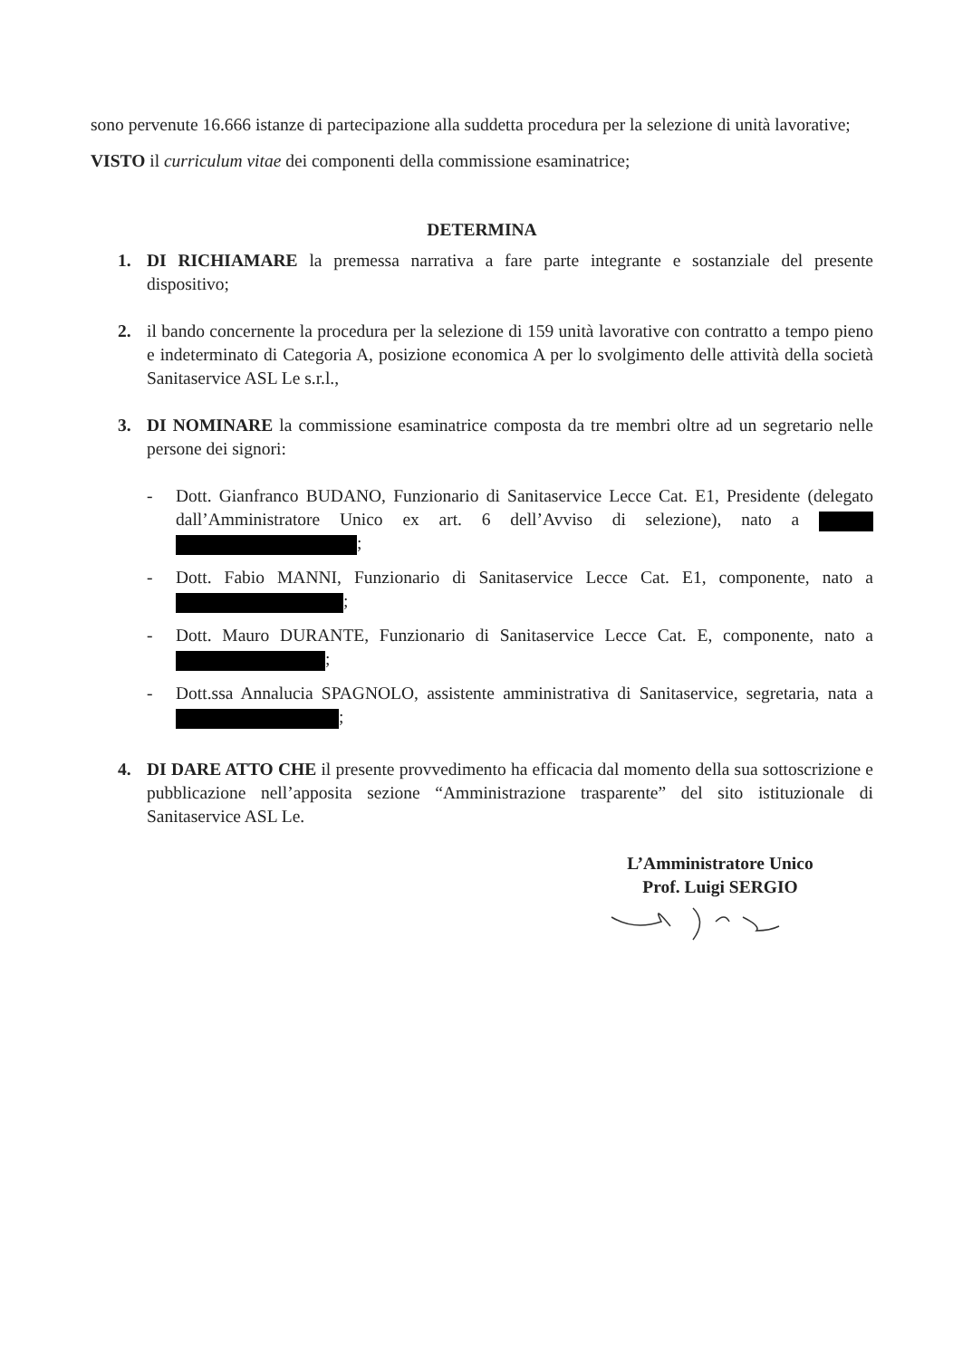sono pervenute 16.666 istanze di partecipazione alla suddetta procedura per la selezione di unità lavorative;
VISTO il curriculum vitae dei componenti della commissione esaminatrice;
DETERMINA
1. DI RICHIAMARE la premessa narrativa a fare parte integrante e sostanziale del presente dispositivo;
2. il bando concernente la procedura per la selezione di 159 unità lavorative con contratto a tempo pieno e indeterminato di Categoria A, posizione economica A per lo svolgimento delle attività della società Sanitaservice ASL Le s.r.l.,
3. DI NOMINARE la commissione esaminatrice composta da tre membri oltre ad un segretario nelle persone dei signori:
- Dott. Gianfranco BUDANO, Funzionario di Sanitaservice Lecce Cat. E1, Presidente (delegato dall’Amministratore Unico ex art. 6 dell’Avviso di selezione), nato a ;
- Dott. Fabio MANNI, Funzionario di Sanitaservice Lecce Cat. E1, componente, nato a ;
- Dott. Mauro DURANTE, Funzionario di Sanitaservice Lecce Cat. E, componente, nato a ;
- Dott.ssa Annalucia SPAGNOLO, assistente amministrativa di Sanitaservice, segretaria, nata a ;
4. DI DARE ATTO CHE il presente provvedimento ha efficacia dal momento della sua sottoscrizione e pubblicazione nell’apposita sezione “Amministrazione trasparente” del sito istituzionale di Sanitaservice ASL Le.
L’Amministratore Unico
Prof. Luigi SERGIO